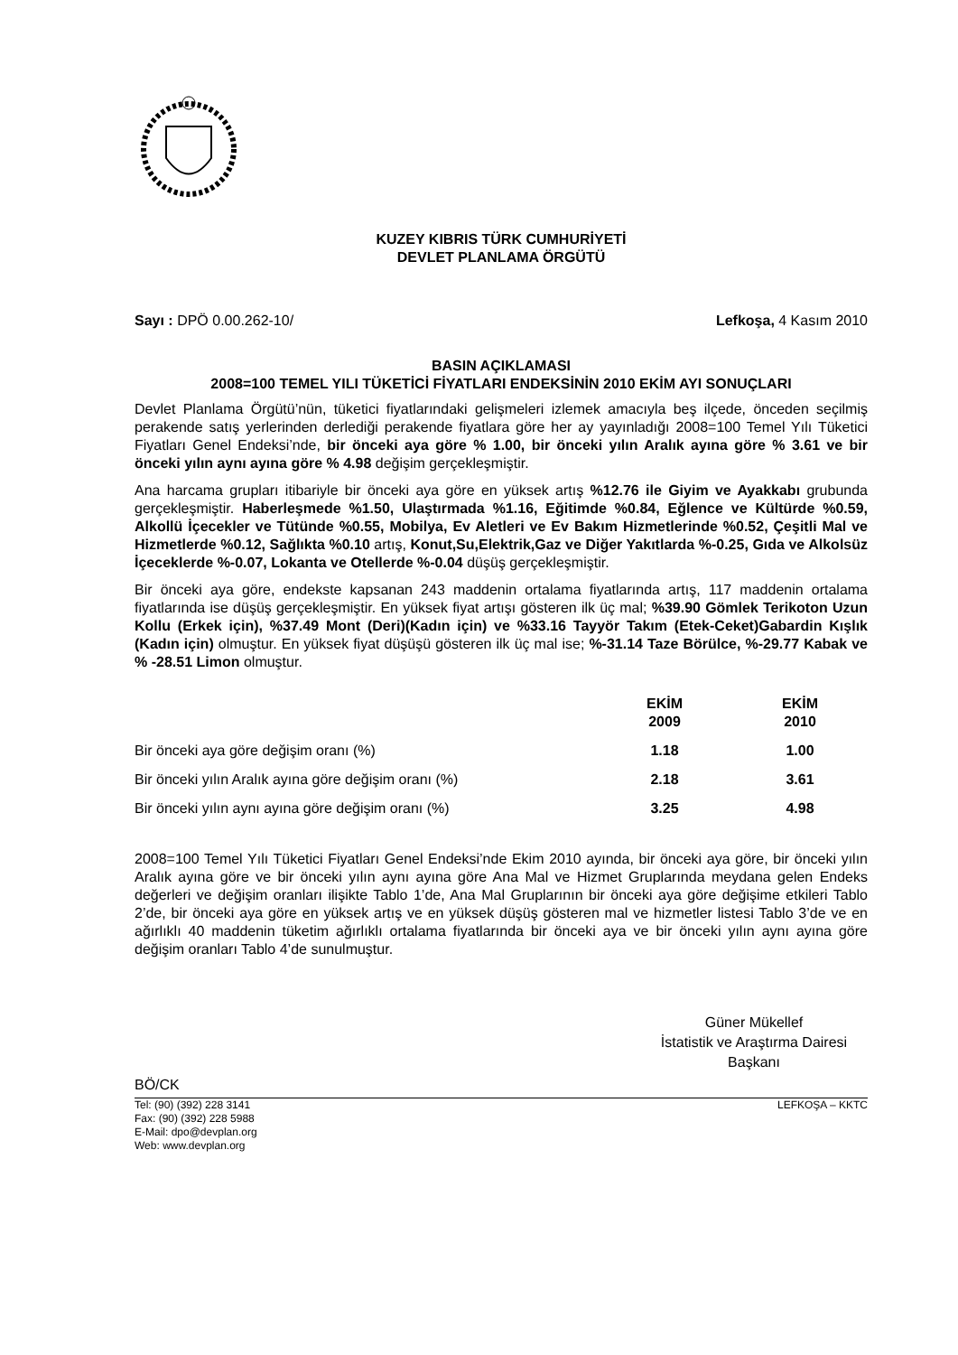KUZEY KIBRIS TÜRK CUMHURİYETİ
DEVLET PLANLAMA ÖRGÜTÜ
Sayı : DPÖ 0.00.262-10/ Lefkoşa, 4 Kasım 2010
BASIN AÇIKLAMASI
2008=100 TEMEL YILI TÜKETİCİ FİYATLARI ENDEKSİNİN 2010 EKİM AYI SONUÇLARI
Devlet Planlama Örgütü’nün, tüketici fiyatlarındaki gelişmeleri izlemek amacıyla beş ilçede, önceden seçilmiş perakende satış yerlerinden derlediği perakende fiyatlara göre her ay yayınladığı 2008=100 Temel Yılı Tüketici Fiyatları Genel Endeksi’nde, bir önceki aya göre % 1.00, bir önceki yılın Aralık ayına göre % 3.61 ve bir önceki yılın aynı ayına göre % 4.98 değişim gerçekleşmiştir.
Ana harcama grupları itibariyle bir önceki aya göre en yüksek artış %12.76 ile Giyim ve Ayakkabı grubunda gerçekleşmiştir. Haberleşmede %1.50, Ulaştırmada %1.16, Eğitimde %0.84, Eğlence ve Kültürde %0.59, Alkollü İçecekler ve Tütünde %0.55, Mobilya, Ev Aletleri ve Ev Bakım Hizmetlerinde %0.52, Çeşitli Mal ve Hizmetlerde %0.12, Sağlıkta %0.10 artış, Konut,Su,Elektrik,Gaz ve Diğer Yakıtlarda %-0.25, Gıda ve Alkolsüz İçeceklerde %-0.07, Lokanta ve Otellerde %-0.04 düşüş gerçekleşmiştir.
Bir önceki aya göre, endekste kapsanan 243 maddenin ortalama fiyatlarında artış, 117 maddenin ortalama fiyatlarında ise düşüş gerçekleşmiştir. En yüksek fiyat artışı gösteren ilk üç mal; %39.90 Gömlek Terikoton Uzun Kollu (Erkek için), %37.49 Mont (Deri)(Kadın için) ve %33.16 Tayyör Takım (Etek-Ceket)Gabardin Kışlık (Kadın için) olmuştur. En yüksek fiyat düşüşü gösteren ilk üç mal ise; %-31.14 Taze Börülce, %-29.77 Kabak ve % -28.51 Limon olmuştur.
| | EKİM 2009 | EKİM 2010 |
| --- | --- | --- |
| Bir önceki aya göre değişim oranı (%) | 1.18 | 1.00 |
| Bir önceki yılın Aralık ayına göre değişim oranı (%) | 2.18 | 3.61 |
| Bir önceki yılın aynı ayına göre değişim oranı (%) | 3.25 | 4.98 |
2008=100 Temel Yılı Tüketici Fiyatları Genel Endeksi’nde Ekim 2010 ayında, bir önceki aya göre, bir önceki yılın Aralık ayına göre ve bir önceki yılın aynı ayına göre Ana Mal ve Hizmet Gruplarında meydana gelen Endeks değerleri ve değişim oranları ilişikte Tablo 1’de, Ana Mal Gruplarının bir önceki aya göre değişime etkileri Tablo 2’de, bir önceki aya göre en yüksek artış ve en yüksek düşüş gösteren mal ve hizmetler listesi Tablo 3’de ve en ağırlıklı 40 maddenin tüketim ağırlıklı ortalama fiyatlarında bir önceki aya ve bir önceki yılın aynı ayına göre değişim oranları Tablo 4’de sunulmuştur.
Güner Mükellef
İstatistik ve Araştırma Dairesi
Başkanı
BÖ/CK
Tel: (90) (392) 228 3141
Fax: (90) (392) 228 5988
E-Mail: dpo@devplan.org
Web: www.devplan.org LEFKOŞA – KKTC